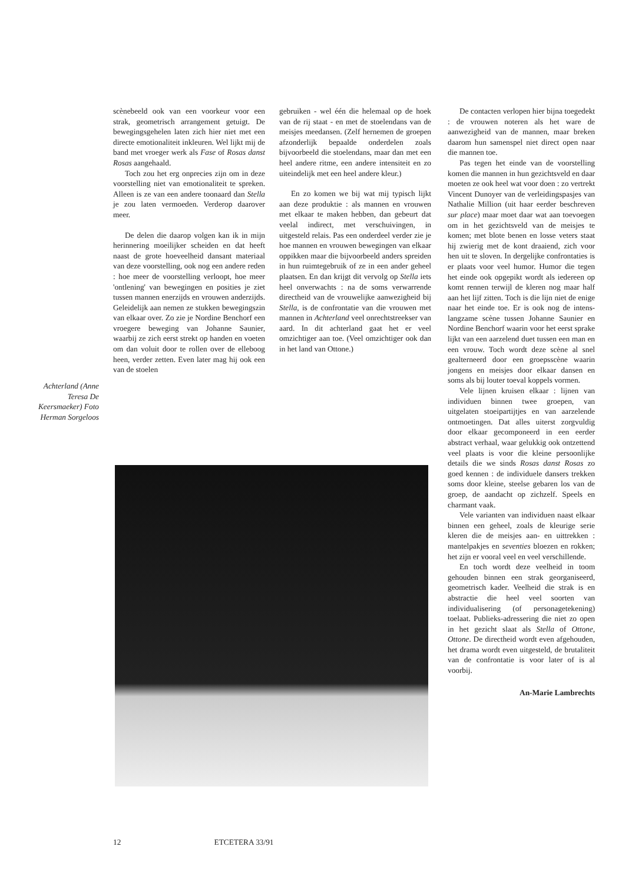Achterland (Anne Teresa De Keersmaeker) Foto Herman Sorgeloos
scènebeeld ook van een voorkeur voor een strak, geometrisch arrangement getuigt. De bewegingsgehelen laten zich hier niet met een directe emotionaliteit inkleuren. Wel lijkt mij de band met vroeger werk als Fase of Rosas danst Rosas aangehaald.
Toch zou het erg onprecies zijn om in deze voorstelling niet van emotionaliteit te spreken. Alleen is ze van een andere toonaard dan Stella je zou laten vermoeden. Verderop daarover meer.
De delen die daarop volgen kan ik in mijn herinnering moeilijker scheiden en dat heeft naast de grote hoeveelheid dansant materiaal van deze voorstelling, ook nog een andere reden : hoe meer de voorstelling verloopt, hoe meer 'ontlening' van bewegingen en posities je ziet tussen mannen enerzijds en vrouwen anderzijds. Geleidelijk aan nemen ze stukken bewegingszin van elkaar over. Zo zie je Nordine Benchorf een vroegere beweging van Johanne Saunier, waarbij ze zich eerst strekt op handen en voeten om dan voluit door te rollen over de elleboog heen, verder zetten. Even later mag hij ook een van de stoelen
gebruiken - wel één die helemaal op de hoek van de rij staat - en met de stoelendans van de meisjes meedansen. (Zelf hernemen de groepen afzonderlijk bepaalde onderdelen zoals bijvoorbeeld die stoelendans, maar dan met een heel andere ritme, een andere intensiteit en zo uiteindelijk met een heel andere kleur.)
En zo komen we bij wat mij typisch lijkt aan deze produktie : als mannen en vrouwen met elkaar te maken hebben, dan gebeurt dat veelal indirect, met verschuivingen, in uitgesteld relais. Pas een onderdeel verder zie je hoe mannen en vrouwen bewegingen van elkaar oppikken maar die bijvoorbeeld anders spreiden in hun ruimtegebruik of ze in een ander geheel plaatsen. En dan krijgt dit vervolg op Stella iets heel onverwachts : na de soms verwarrende directheid van de vrouwelijke aanwezigheid bij Stella, is de confrontatie van die vrouwen met mannen in Achterland veel onrechtstreekser van aard. In dit achterland gaat het er veel omzichtiger aan toe. (Veel omzichtiger ook dan in het land van Ottone.)
De contacten verlopen hier bijna toegedekt : de vrouwen noteren als het ware de aanwezigheid van de mannen, maar breken daarom hun samenspel niet direct open naar die mannen toe.
Pas tegen het einde van de voorstelling komen die mannen in hun gezichtsveld en daar moeten ze ook heel wat voor doen : zo vertrekt Vincent Dunoyer van de verleidingspasjes van Nathalie Million (uit haar eerder beschreven sur place) maar moet daar wat aan toevoegen om in het gezichtsveld van de meisjes te komen; met blote benen en losse veters staat hij zwierig met de kont draaiend, zich voor hen uit te sloven. In dergelijke confrontaties is er plaats voor veel humor. Humor die tegen het einde ook opgepikt wordt als iedereen op komt rennen terwijl de kleren nog maar half aan het lijf zitten. Toch is die lijn niet de enige naar het einde toe. Er is ook nog de intens-langzame scène tussen Johanne Saunier en Nordine Benchorf waarin voor het eerst sprake lijkt van een aarzelend duet tussen een man en een vrouw. Toch wordt deze scène al snel gealterneerd door een groepsscène waarin jongens en meisjes door elkaar dansen en soms als bij louter toeval koppels vormen.
Vele lijnen kruisen elkaar : lijnen van individuen binnen twee groepen, van uitgelaten stoeipartijtjes en van aarzelende ontmoetingen. Dat alles uiterst zorgvuldig door elkaar gecomponeerd in een eerder abstract verhaal, waar gelukkig ook ontzettend veel plaats is voor die kleine persoonlijke details die we sinds Rosas danst Rosas zo goed kennen : de individuele dansers trekken soms door kleine, steelse gebaren los van de groep, de aandacht op zichzelf. Speels en charmant vaak.
Vele varianten van individuen naast elkaar binnen een geheel, zoals de kleurige serie kleren die de meisjes aan- en uittrekken : mantelpakjes en seventies bloezen en rokken; het zijn er vooral veel en veel verschillende.
En toch wordt deze veelheid in toom gehouden binnen een strak georganiseerd, geometrisch kader. Veelheid die strak is en abstractie die heel veel soorten van individualisering (of personagetekening) toelaat. Publieks-adressering die niet zo open in het gezicht slaat als Stella of Ottone, Ottone. De directheid wordt even afgehouden, het drama wordt even uitgesteld, de brutaliteit van de confrontatie is voor later of is al voorbij.
An-Marie Lambrechts
12 ETCETERA 33/91